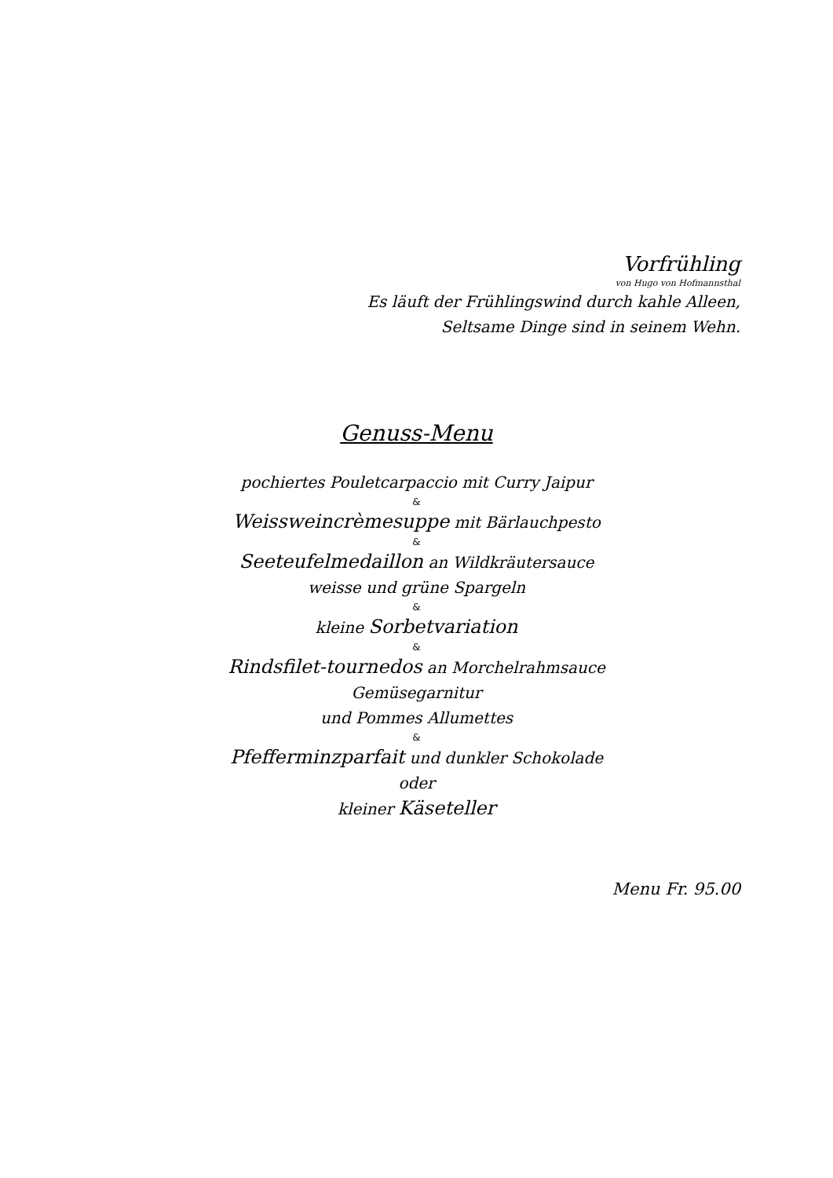Vorfrühling
von Hugo von Hofmannsthal
Es läuft der Frühlingswind durch kahle Alleen,
Seltsame Dinge sind in seinem Wehn.
Genuss-Menu
pochiertes Pouletcarpaccio mit Curry Jaipur
&
Weissweincrèmesuppe mit Bärlauchpesto
&
Seeteufelmedaillon an Wildkräutersauce
weisse und grüne Spargeln
&
kleine Sorbetvariation
&
Rindsfilet-tournedos an Morchelrahmsauce
Gemüsegarnitur
und Pommes Allumettes
&
Pfefferminzparfait und dunkler Schokolade
oder
kleiner Käseteller
Menu Fr. 95.00